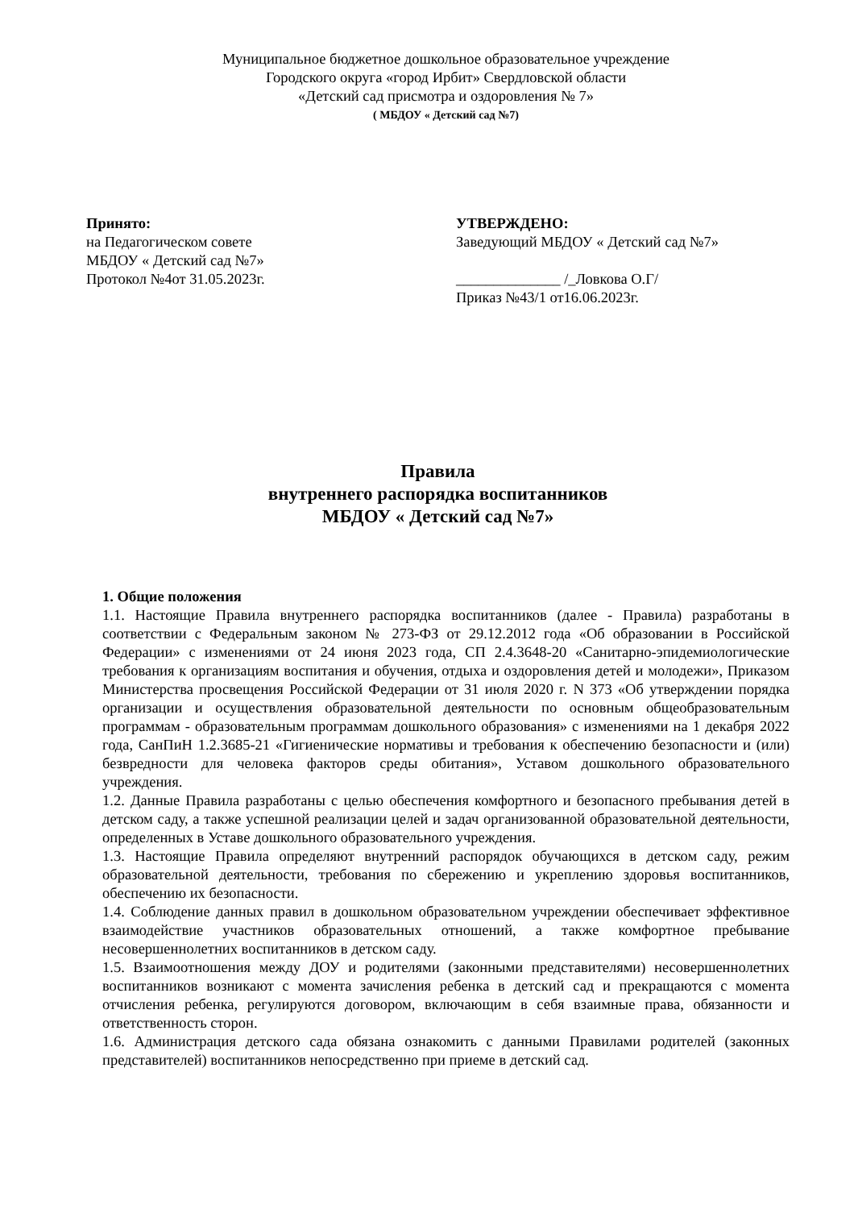Муниципальное бюджетное дошкольное образовательное учреждение
Городского округа «город Ирбит» Свердловской области
«Детский сад присмотра и оздоровления № 7»
( МБДОУ « Детский сад №7)
Принято:
на Педагогическом совете
МБДОУ « Детский сад №7»
Протокол №4от 31.05.2023г.
УТВЕРЖДЕНО:
Заведующий МБДОУ « Детский сад №7»
______________ /_Ловкова О.Г/
Приказ №43/1 от16.06.2023г.
Правила
внутреннего распорядка воспитанников
МБДОУ « Детский сад №7»
1. Общие положения
1.1. Настоящие Правила внутреннего распорядка воспитанников (далее - Правила) разработаны в соответствии с Федеральным законом № 273-ФЗ от 29.12.2012 года «Об образовании в Российской Федерации» с изменениями от 24 июня 2023 года, СП 2.4.3648-20 «Санитарно-эпидемиологические требования к организациям воспитания и обучения, отдыха и оздоровления детей и молодежи», Приказом Министерства просвещения Российской Федерации от 31 июля 2020 г. N 373 «Об утверждении порядка организации и осуществления образовательной деятельности по основным общеобразовательным программам - образовательным программам дошкольного образования» с изменениями на 1 декабря 2022 года, СанПиН 1.2.3685-21 «Гигиенические нормативы и требования к обеспечению безопасности и (или) безвредности для человека факторов среды обитания», Уставом дошкольного образовательного учреждения.
1.2. Данные Правила разработаны с целью обеспечения комфортного и безопасного пребывания детей в детском саду, а также успешной реализации целей и задач организованной образовательной деятельности, определенных в Уставе дошкольного образовательного учреждения.
1.3. Настоящие Правила определяют внутренний распорядок обучающихся в детском саду, режим образовательной деятельности, требования по сбережению и укреплению здоровья воспитанников, обеспечению их безопасности.
1.4. Соблюдение данных правил в дошкольном образовательном учреждении обеспечивает эффективное взаимодействие участников образовательных отношений, а также комфортное пребывание несовершеннолетних воспитанников в детском саду.
1.5. Взаимоотношения между ДОУ и родителями (законными представителями) несовершеннолетних воспитанников возникают с момента зачисления ребенка в детский сад и прекращаются с момента отчисления ребенка, регулируются договором, включающим в себя взаимные права, обязанности и ответственность сторон.
1.6. Администрация детского сада обязана ознакомить с данными Правилами родителей (законных представителей) воспитанников непосредственно при приеме в детский сад.